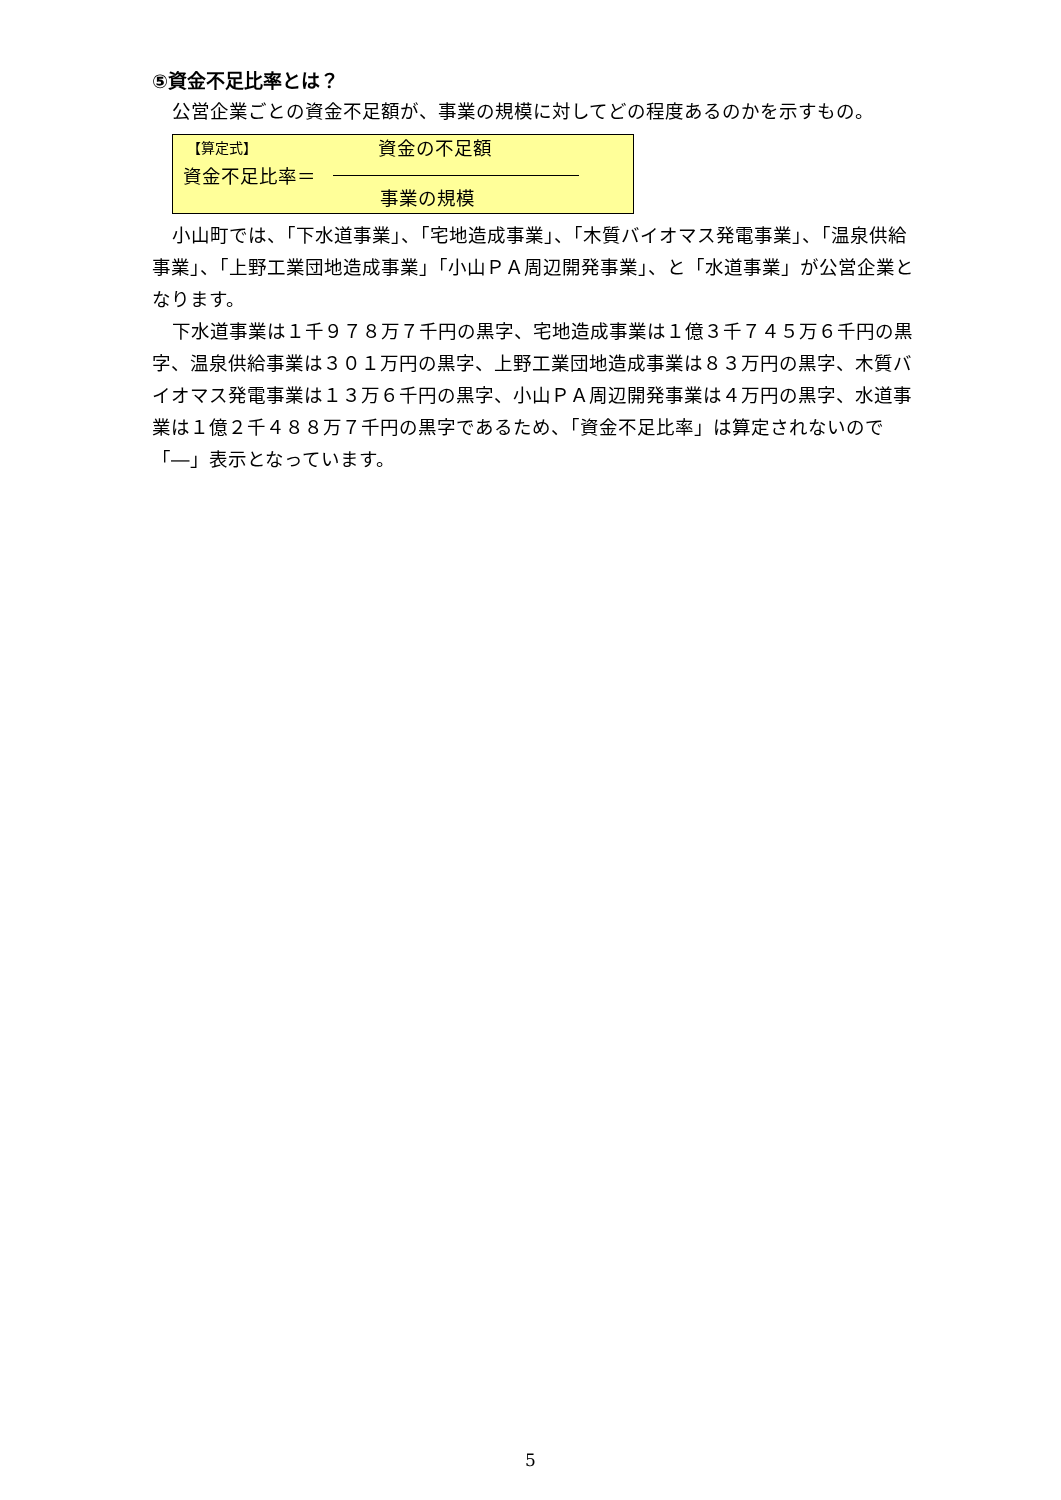⑤資金不足比率とは？
公営企業ごとの資金不足額が、事業の規模に対してどの程度あるのかを示すもの。
【算定式】 資金の不足額
資金不足比率＝
事業の規模
小山町では、「下水道事業」、「宅地造成事業」、「木質バイオマス発電事業」、「温泉供給事業」、「上野工業団地造成事業」「小山ＰＡ周辺開発事業」、と「水道事業」が公営企業となります。
下水道事業は１千９７８万７千円の黒字、宅地造成事業は１億３千７４５万６千円の黒字、温泉供給事業は３０１万円の黒字、上野工業団地造成事業は８３万円の黒字、木質バイオマス発電事業は１３万６千円の黒字、小山ＰＡ周辺開発事業は４万円の黒字、水道事業は１億２千４８８万７千円の黒字であるため、「資金不足比率」は算定されないので「―」表示となっています。
5